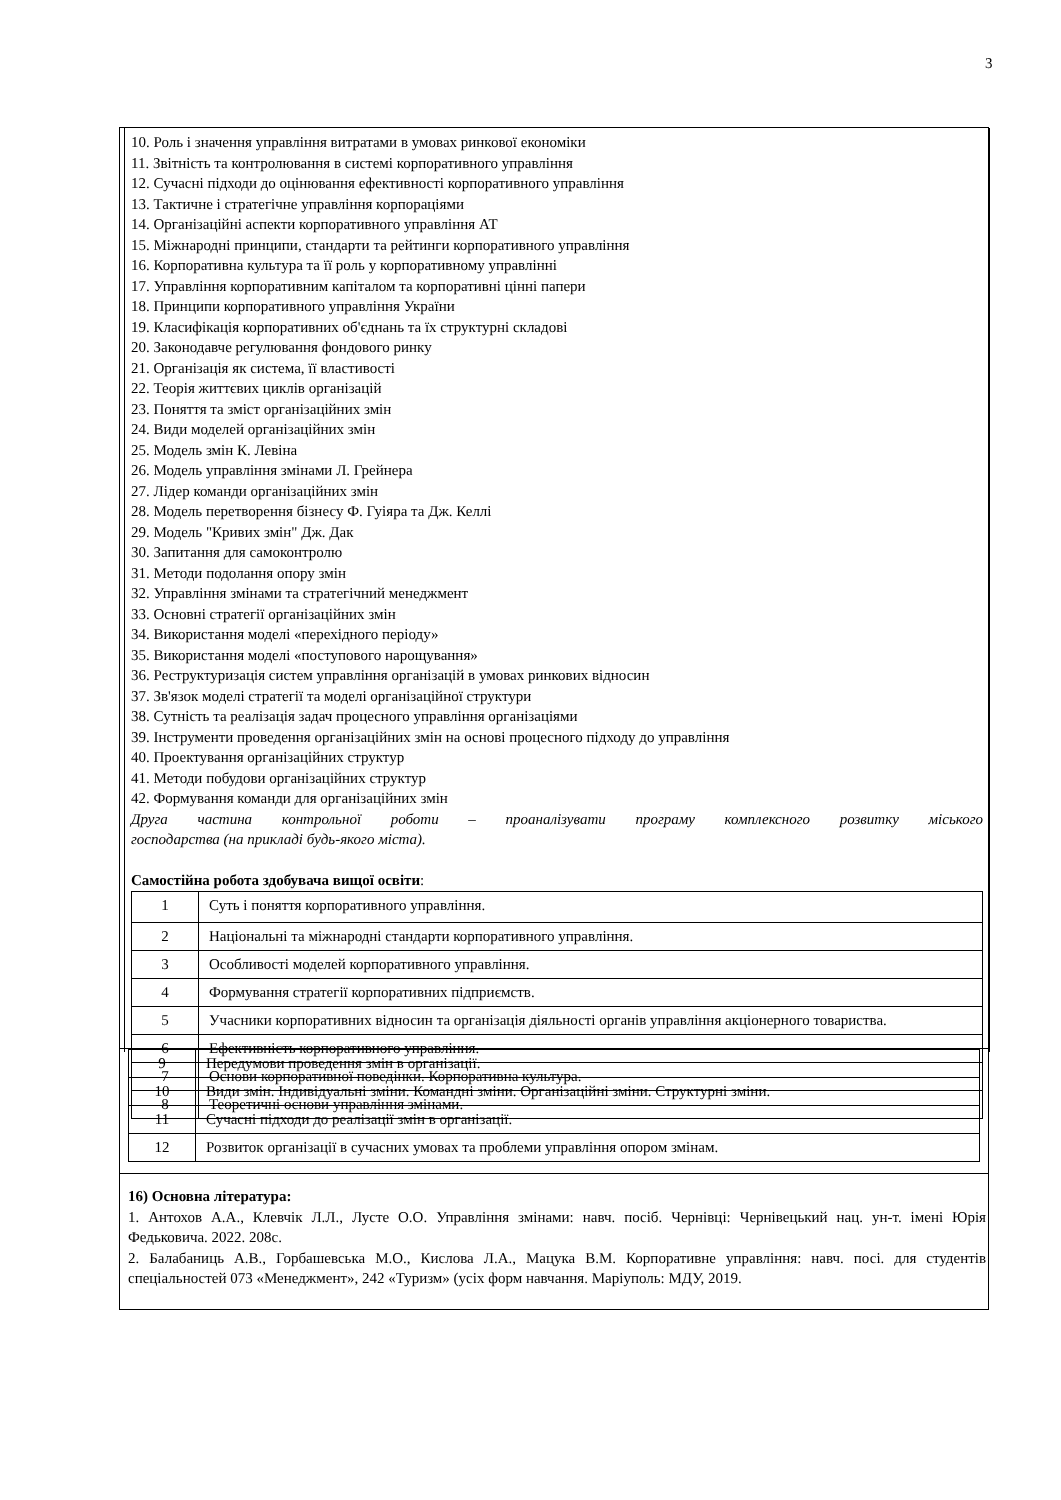3
10. Роль і значення управління витратами в умовах ринкової економіки
11. Звітність та контролювання в системі корпоративного управління
12. Сучасні підходи до оцінювання ефективності корпоративного управління
13. Тактичне і стратегічне управління корпораціями
14. Організаційні аспекти корпоративного управління АТ
15. Міжнародні принципи, стандарти та рейтинги корпоративного управління
16. Корпоративна культура та її роль у корпоративному управлінні
17. Управління корпоративним капіталом та корпоративні цінні папери
18. Принципи корпоративного управління України
19. Класифікація корпоративних об'єднань та їх структурні складові
20. Законодавче регулювання фондового ринку
21. Організація як система, її властивості
22. Теорія життєвих циклів організацій
23. Поняття та зміст організаційних змін
24. Види моделей організаційних змін
25. Модель змін К. Левіна
26. Модель управління змінами Л. Грейнера
27. Лідер команди організаційних змін
28. Модель перетворення бізнесу Ф. Гуіяра та Дж. Келлі
29. Модель "Кривих змін" Дж. Дак
30. Запитання для самоконтролю
31. Методи подолання опору змін
32. Управління змінами та стратегічний менеджмент
33. Основні стратегії організаційних змін
34. Використання моделі «перехідного періоду»
35. Використання моделі «поступового нарощування»
36. Реструктуризація систем управління організацій в умовах ринкових відносин
37. Зв'язок моделі стратегії та моделі організаційної структури
38. Сутність та реалізація задач процесного управління організаціями
39. Інструменти проведення організаційних змін на основі процесного підходу до управління
40. Проектування організаційних структур
41. Методи побудови організаційних структур
42. Формування команди для організаційних змін
Друга частина контрольної роботи – проаналізувати програму комплексного розвитку міського
господарства (на прикладі будь-якого міста).
Самостійна робота здобувача вищої освіти:
| 1 | Суть і поняття корпоративного управління. |
| 2 | Національні та міжнародні стандарти корпоративного управління. |
| 3 | Особливості моделей корпоративного управління. |
| 4 | Формування стратегії корпоративних підприємств. |
| 5 | Учасники корпоративних відносин та організація діяльності органів управління акціонерного товариства. |
| 6 | Ефективність корпоративного управління. |
| 7 | Основи корпоративної поведінки. Корпоративна культура. |
| 8 | Теоретичні основи управління змінами. |
| 9 | Передумови проведення змін в організації. |
| 10 | Види змін. Індивідуальні зміни. Командні зміни. Організаційні зміни. Структурні зміни. |
| 11 | Сучасні підходи до реалізації змін в організації. |
| 12 | Розвиток організації в сучасних умовах та проблеми управління опором змінам. |
16) Основна література:
1. Антохов А.А., Клевчік Л.Л., Лусте О.О. Управління змінами: навч. посіб. Чернівці: Чернівецький нац. ун-т. імені Юрія Федьковича. 2022. 208с.
2. Балабаниць А.В., Горбашевська М.О., Кислова Л.А., Мацука В.М. Корпоративне управління: навч. посі. для студентів спеціальностей 073 «Менеджмент», 242 «Туризм» (усіх форм навчання. Маріуполь: МДУ, 2019.